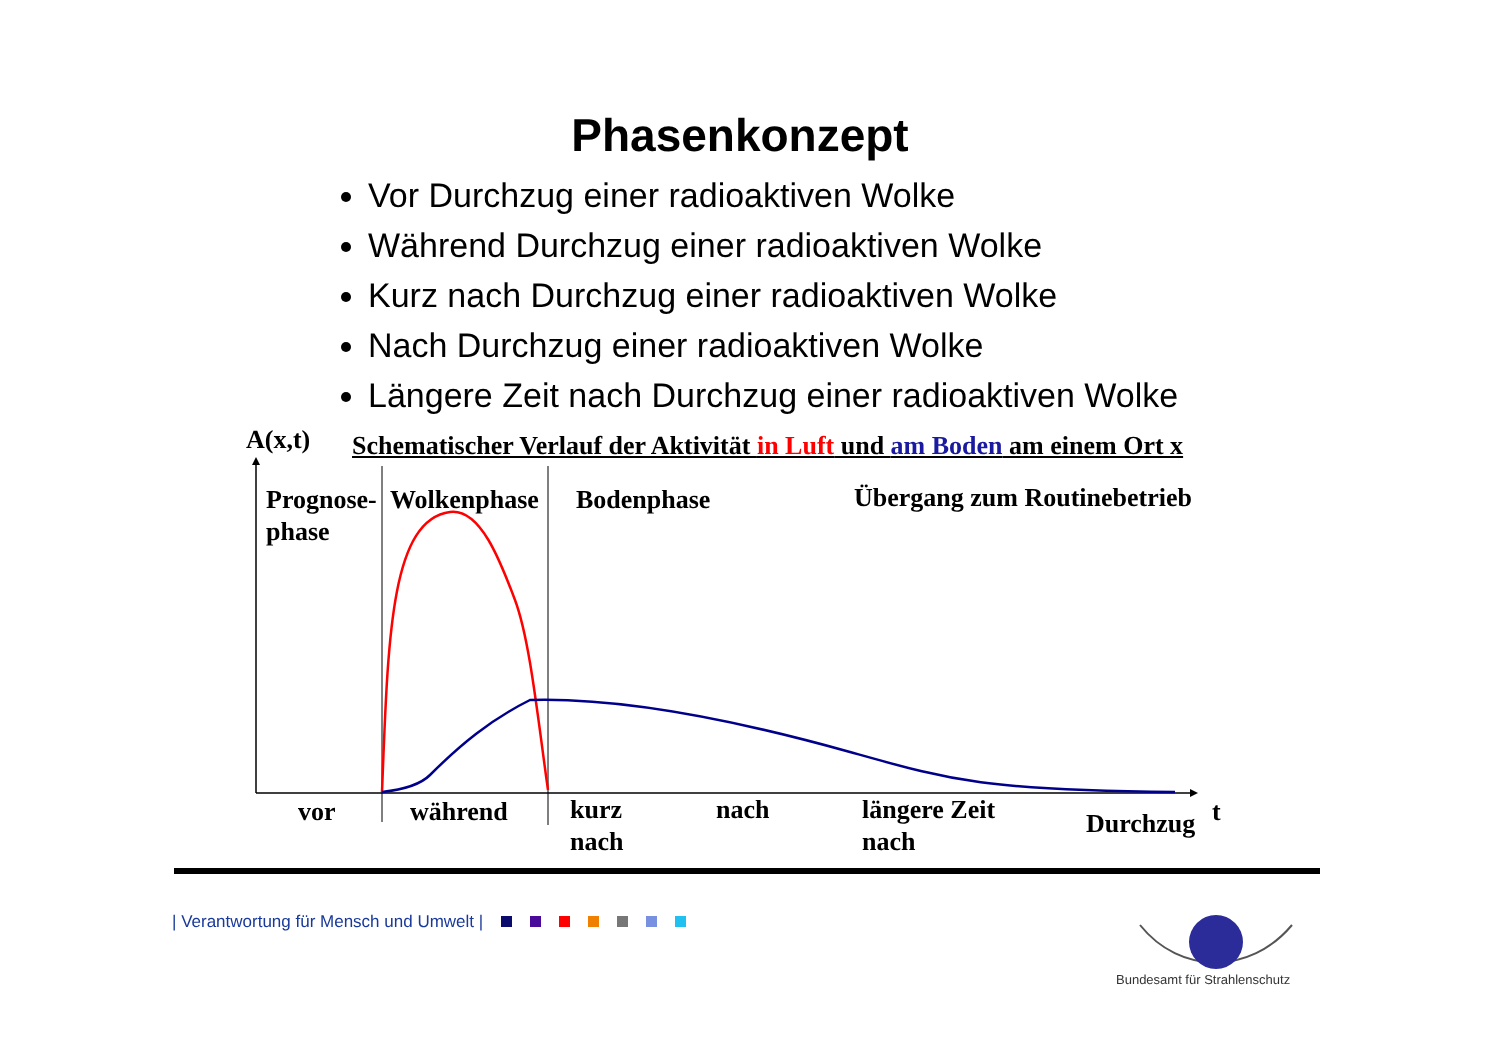Phasenkonzept
Vor Durchzug einer radioaktiven Wolke
Während Durchzug einer radioaktiven Wolke
Kurz nach Durchzug einer radioaktiven Wolke
Nach Durchzug einer radioaktiven Wolke
Längere Zeit nach Durchzug einer radioaktiven Wolke
A(x,t)
Schematischer Verlauf der Aktivität in Luft und am Boden am einem Ort x
Prognose-
phase
Wolkenphase Bodenphase Übergang zum Routinebetrieb
t
vor während
kurz
nach
nach
längere Zeit
nach
Durchzug
| Verantwortung für Mensch und Umwelt |
Bundesamt für Strahlenschutz